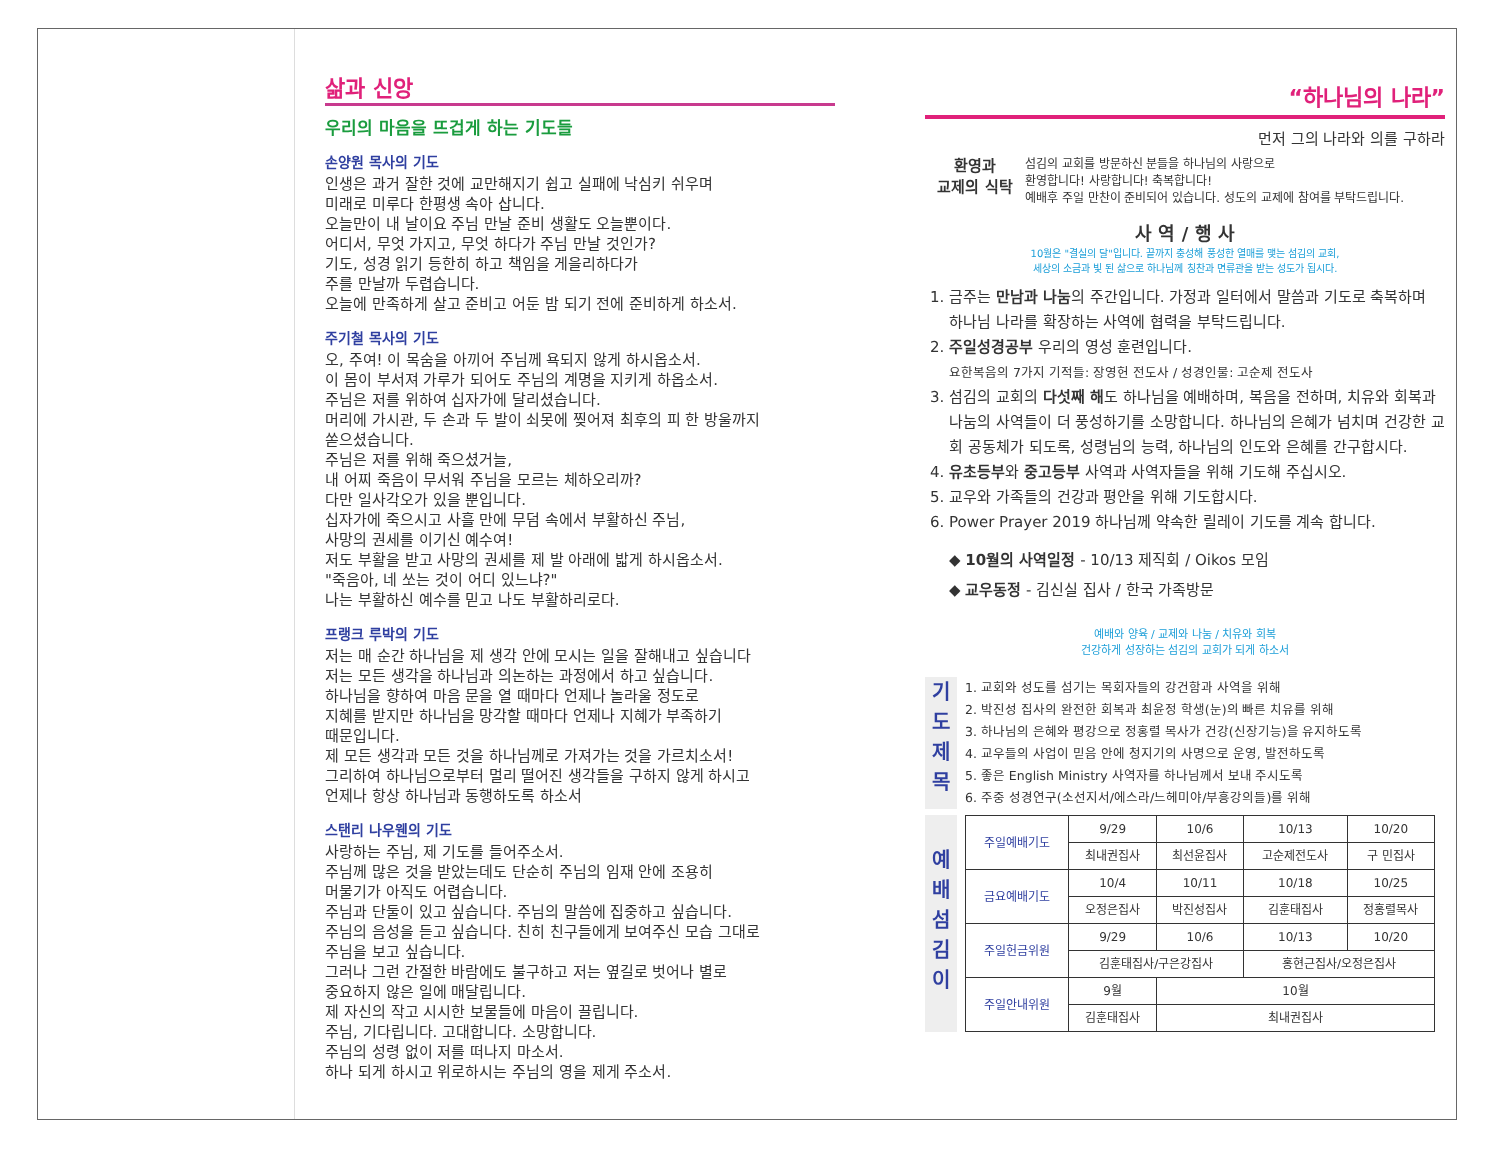삶과 신앙
우리의 마음을 뜨겁게 하는 기도들
손양원 목사의 기도
인생은 과거 잘한 것에 교만해지기 쉽고 실패에 낙심키 쉬우며
미래로 미루다 한평생 속아 삽니다.
오늘만이 내 날이요 주님 만날 준비 생활도 오늘뿐이다.
어디서, 무엇 가지고, 무엇 하다가 주님 만날 것인가?
기도, 성경 읽기 등한히 하고 책임을 게을리하다가
주를 만날까 두렵습니다.
오늘에 만족하게 살고 준비고 어둔 밤 되기 전에 준비하게 하소서.
주기철 목사의 기도
오, 주여! 이 목숨을 아끼어 주님께 욕되지 않게 하시옵소서.
이 몸이 부서져 가루가 되어도 주님의 계명을 지키게 하옵소서.
주님은 저를 위하여 십자가에 달리셨습니다.
머리에 가시관, 두 손과 두 발이 쇠못에 찢어져 최후의 피 한 방울까지
쏟으셨습니다.
주님은 저를 위해 죽으셨거늘,
내 어찌 죽음이 무서워 주님을 모르는 체하오리까?
다만 일사각오가 있을 뿐입니다.
십자가에 죽으시고 사흘 만에 무덤 속에서 부활하신 주님,
사망의 권세를 이기신 예수여!
저도 부활을 받고 사망의 권세를 제 발 아래에 밟게 하시옵소서.
"죽음아, 네 쏘는 것이 어디 있느냐?"
나는 부활하신 예수를 믿고 나도 부활하리로다.
프랭크 루박의 기도
저는 매 순간 하나님을 제 생각 안에 모시는 일을 잘해내고 싶습니다
저는 모든 생각을 하나님과 의논하는 과정에서 하고 싶습니다.
하나님을 향하여 마음 문을 열 때마다 언제나 놀라울 정도로
지혜를 받지만 하나님을 망각할 때마다 언제나 지혜가 부족하기
때문입니다.
제 모든 생각과 모든 것을 하나님께로 가져가는 것을 가르치소서!
그리하여 하나님으로부터 멀리 떨어진 생각들을 구하지 않게 하시고
언제나 항상 하나님과 동행하도록 하소서
스탠리 나우웬의 기도
사랑하는 주님, 제 기도를 들어주소서.
주님께 많은 것을 받았는데도 단순히 주님의 임재 안에 조용히
머물기가 아직도 어렵습니다.
주님과 단둘이 있고 싶습니다. 주님의 말씀에 집중하고 싶습니다.
주님의 음성을 듣고 싶습니다. 친히 친구들에게 보여주신 모습 그대로
주님을 보고 싶습니다.
그러나 그런 간절한 바람에도 불구하고 저는 옆길로 벗어나 별로
중요하지 않은 일에 매달립니다.
제 자신의 작고 시시한 보물들에 마음이 끌립니다.
주님, 기다립니다. 고대합니다. 소망합니다.
주님의 성령 없이 저를 떠나지 마소서.
하나 되게 하시고 위로하시는 주님의 영을 제게 주소서.
“하나님의 나라”
먼저 그의 나라와 의를 구하라
환영과
교제의 식탁
섬김의 교회를 방문하신 분들을 하나님의 사랑으로
환영합니다! 사랑합니다! 축복합니다!
예배후 주일 만찬이 준비되어 있습니다. 성도의 교제에 참여를 부탁드립니다.
사 역 / 행 사
10월은 "결실의 달"입니다. 끝까지 충성해 풍성한 열매를 맺는 섬김의 교회,
세상의 소금과 빛 된 삶으로 하나님께 칭찬과 면류관을 받는 성도가 됩시다.
1. 금주는 만남과 나눔의 주간입니다. 가정과 일터에서 말씀과 기도로 축복하며 하나님 나라를 확장하는 사역에 협력을 부탁드립니다.
2. 주일성경공부 우리의 영성 훈련입니다.
요한복음의 7가지 기적들: 장영헌 전도사 / 성경인물: 고순제 전도사
3. 섬김의 교회의 다섯째 해도 하나님을 예배하며, 복음을 전하며, 치유와 회복과 나눔의 사역들이 더 풍성하기를 소망합니다. 하나님의 은혜가 넘치며 건강한 교회 공동체가 되도록, 성령님의 능력, 하나님의 인도와 은혜를 간구합시다.
4. 유초등부와 중고등부 사역과 사역자들을 위해 기도해 주십시오.
5. 교우와 가족들의 건강과 평안을 위해 기도합시다.
6. Power Prayer 2019 하나님께 약속한 릴레이 기도를 계속 합니다.
◆ 10월의 사역일정 - 10/13 제직회 / Oikos 모임
◆ 교우동정 - 김신실 집사 / 한국 가족방문
예배와 양육 / 교제와 나눔 / 치유와 회복
건강하게 성장하는 섬김의 교회가 되게 하소서
기 도 제 목
1. 교회와 성도를 섬기는 목회자들의 강건함과 사역을 위해
2. 박진성 집사의 완전한 회복과 최윤정 학생(눈)의 빠른 치유를 위해
3. 하나님의 은혜와 평강으로 정홍렬 목사가 건강(신장기능)을 유지하도록
4. 교우들의 사업이 믿음 안에 청지기의 사명으로 운영, 발전하도록
5. 좋은 English Ministry 사역자를 하나님께서 보내 주시도록
6. 주중 성경연구(소선지서/에스라/느헤미야/부흥강의들)를 위해
예 배 섬 김 이
| 주일예배기도 | 9/29 | 10/6 | 10/13 | 10/20 |
| | 최내권집사 | 최선윤집사 | 고순제전도사 | 구 민집사 |
| 금요예배기도 | 10/4 | 10/11 | 10/18 | 10/25 |
| | 오정은집사 | 박진성집사 | 김훈태집사 | 정홍렬목사 |
| 주일헌금위원 | 9/29 | 10/6 | 10/13 | 10/20 |
| | 김훈태집사/구은강집사 | | 홍현근집사/오정은집사 | |
| 주일안내위원 | 9월 | 10월 | | |
| | 김훈태집사 | 최내권집사 | | |